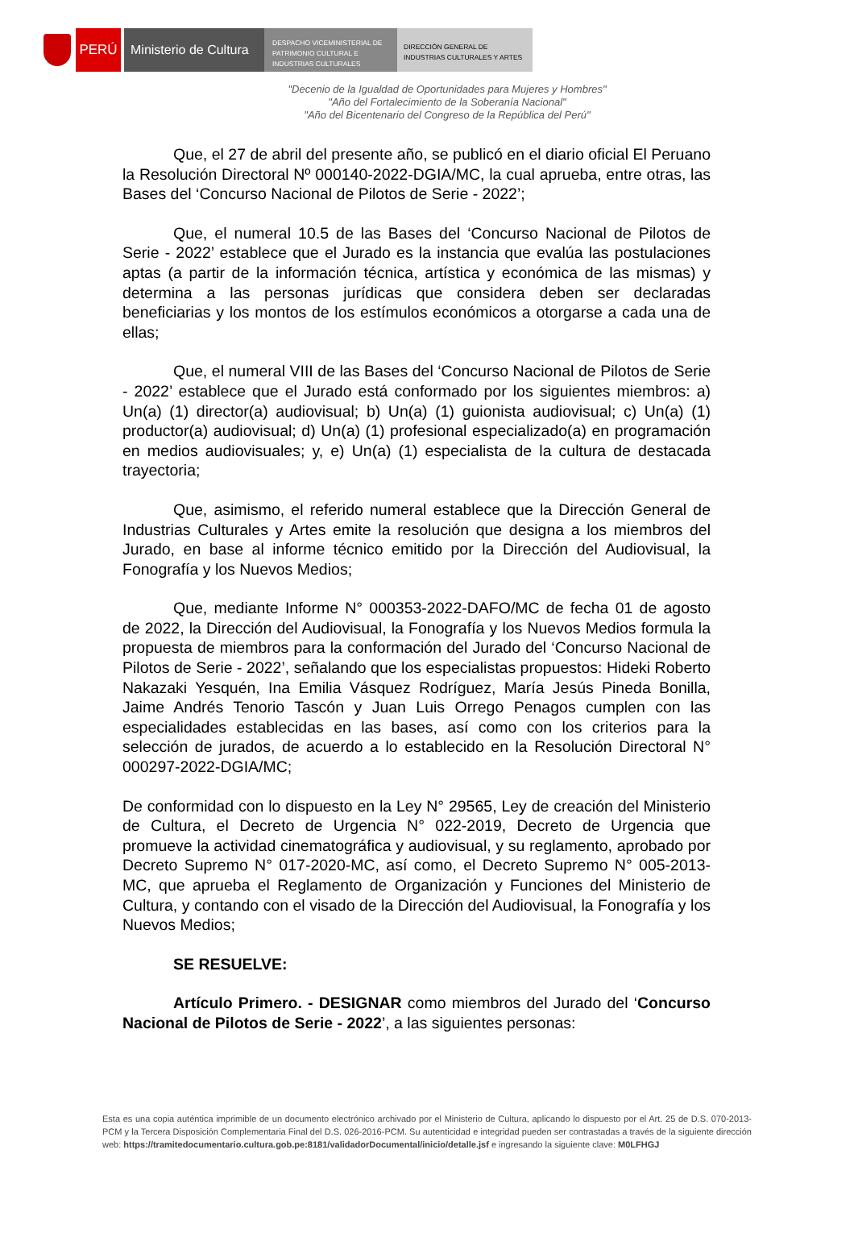PERÚ Ministerio de Cultura
DESPACHO VICEMINISTERIAL DE
PATRIMONIO CULTURAL E
INDUSTRIAS CULTURALES
DIRECCIÓN GENERAL DE
INDUSTRIAS CULTURALES Y ARTES
"Decenio de la Igualdad de Oportunidades para Mujeres y Hombres"
"Año del Fortalecimiento de la Soberanía Nacional"
"Año del Bicentenario del Congreso de la República del Perú"
Que, el 27 de abril del presente año, se publicó en el diario oficial El Peruano la Resolución Directoral Nº 000140-2022-DGIA/MC, la cual aprueba, entre otras, las Bases del ‘Concurso Nacional de Pilotos de Serie - 2022’;
Que, el numeral 10.5 de las Bases del ‘Concurso Nacional de Pilotos de Serie - 2022’ establece que el Jurado es la instancia que evalúa las postulaciones aptas (a partir de la información técnica, artística y económica de las mismas) y determina a las personas jurídicas que considera deben ser declaradas beneficiarias y los montos de los estímulos económicos a otorgarse a cada una de ellas;
Que, el numeral VIII de las Bases del ‘Concurso Nacional de Pilotos de Serie - 2022’ establece que el Jurado está conformado por los siguientes miembros: a) Un(a) (1) director(a) audiovisual; b) Un(a) (1) guionista audiovisual; c) Un(a) (1) productor(a) audiovisual; d) Un(a) (1) profesional especializado(a) en programación en medios audiovisuales; y, e) Un(a) (1) especialista de la cultura de destacada trayectoria;
Que, asimismo, el referido numeral establece que la Dirección General de Industrias Culturales y Artes emite la resolución que designa a los miembros del Jurado, en base al informe técnico emitido por la Dirección del Audiovisual, la Fonografía y los Nuevos Medios;
Que, mediante Informe N° 000353-2022-DAFO/MC de fecha 01 de agosto de 2022, la Dirección del Audiovisual, la Fonografía y los Nuevos Medios formula la propuesta de miembros para la conformación del Jurado del ‘Concurso Nacional de Pilotos de Serie - 2022’, señalando que los especialistas propuestos: Hideki Roberto Nakazaki Yesquén, Ina Emilia Vásquez Rodríguez, María Jesús Pineda Bonilla, Jaime Andrés Tenorio Tascón y Juan Luis Orrego Penagos cumplen con las especialidades establecidas en las bases, así como con los criterios para la selección de jurados, de acuerdo a lo establecido en la Resolución Directoral N° 000297-2022-DGIA/MC;
De conformidad con lo dispuesto en la Ley N° 29565, Ley de creación del Ministerio de Cultura, el Decreto de Urgencia N° 022-2019, Decreto de Urgencia que promueve la actividad cinematográfica y audiovisual, y su reglamento, aprobado por Decreto Supremo N° 017-2020-MC, así como, el Decreto Supremo N° 005-2013-MC, que aprueba el Reglamento de Organización y Funciones del Ministerio de Cultura, y contando con el visado de la Dirección del Audiovisual, la Fonografía y los Nuevos Medios;
SE RESUELVE:
Artículo Primero. - DESIGNAR como miembros del Jurado del ‘Concurso Nacional de Pilotos de Serie - 2022’, a las siguientes personas:
Esta es una copia auténtica imprimible de un documento electrónico archivado por el Ministerio de Cultura, aplicando lo dispuesto por el Art. 25 de D.S. 070-2013-PCM y la Tercera Disposición Complementaria Final del D.S. 026-2016-PCM. Su autenticidad e integridad pueden ser contrastadas a través de la siguiente dirección web: https://tramitedocumentario.cultura.gob.pe:8181/validadorDocumental/inicio/detalle.jsf e ingresando la siguiente clave: M0LFHGJ